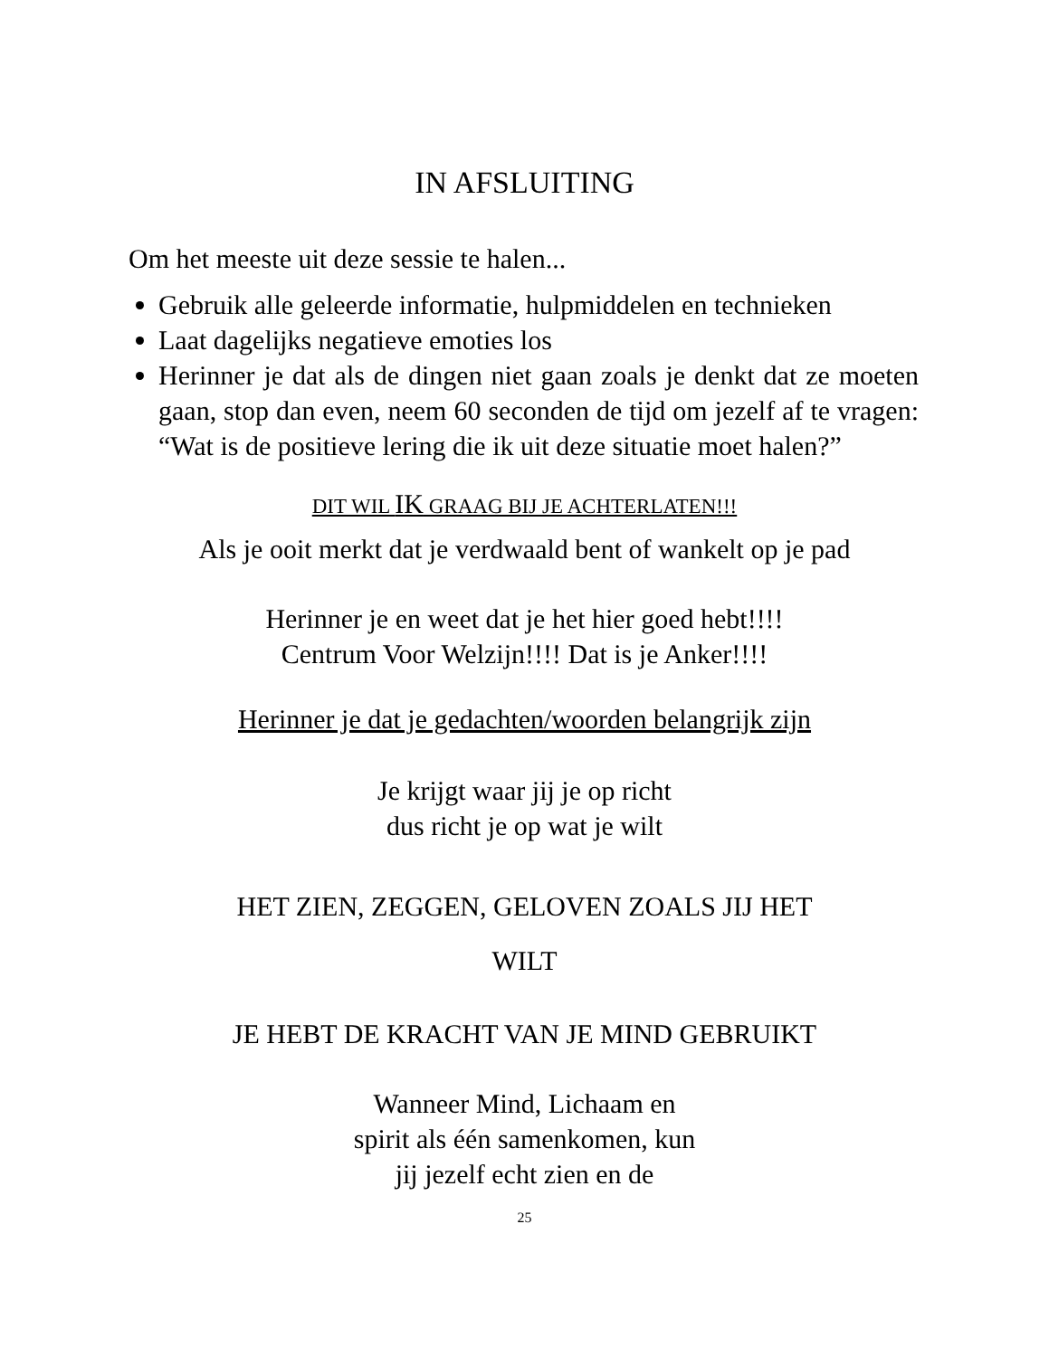IN AFSLUITING
Om het meeste uit deze sessie te halen...
Gebruik alle geleerde informatie, hulpmiddelen en technieken
Laat dagelijks negatieve emoties los
Herinner je dat als de dingen niet gaan zoals je denkt dat ze moeten gaan, stop dan even, neem 60 seconden de tijd om jezelf af te vragen: “Wat is de positieve lering die ik uit deze situatie moet halen?”
DIT WIL IK GRAAG BIJ JE ACHTERLATEN!!!
Als je ooit merkt dat je verdwaald bent of wankelt op je pad
Herinner je en weet dat je het hier goed hebt!!!!
Centrum Voor Welzijn!!!! Dat is je Anker!!!!
Herinner je dat je gedachten/woorden belangrijk zijn
Je krijgt waar jij je op richt
dus richt je op wat je wilt
HET ZIEN, ZEGGEN, GELOVEN ZOALS JIJ HET
WILT
JE HEBT DE KRACHT VAN JE MIND GEBRUIKT
Wanneer Mind, Lichaam en
spirit als één samenkomen, kun
jij jezelf echt zien en de
25